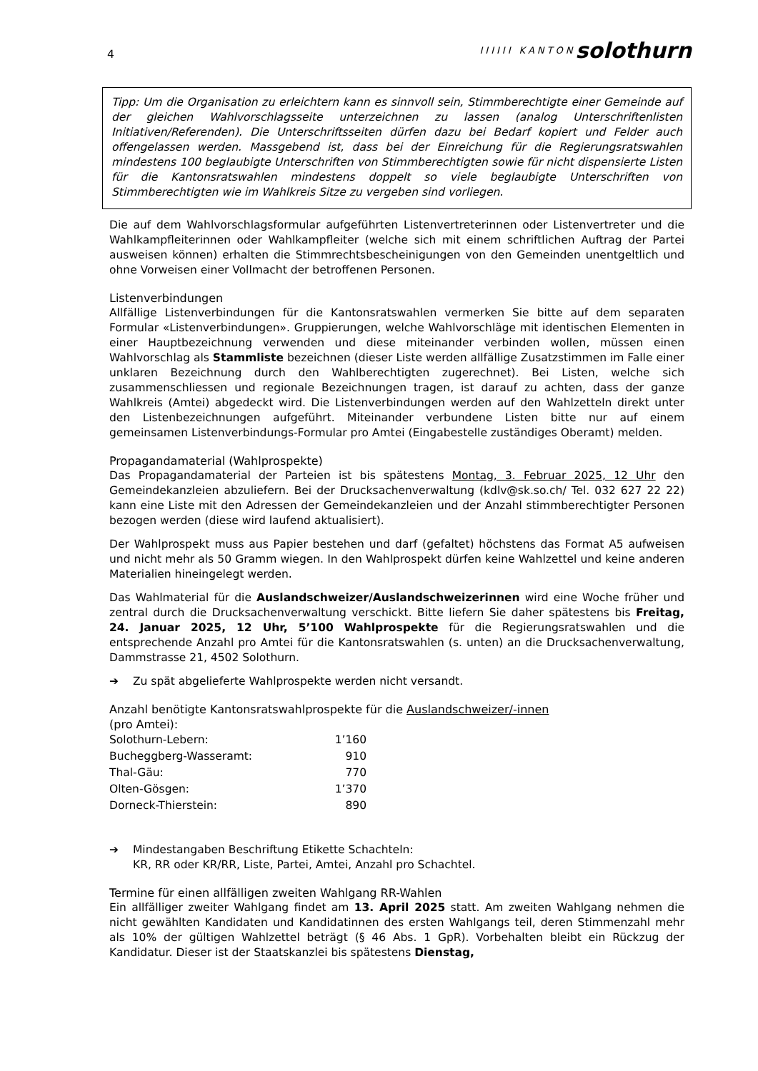4
IIIIII KANTON solothurn
Tipp: Um die Organisation zu erleichtern kann es sinnvoll sein, Stimmberechtigte einer Gemeinde auf der gleichen Wahlvorschlagsseite unterzeichnen zu lassen (analog Unterschriftenlisten Initiativen/Referenden). Die Unterschriftsseiten dürfen dazu bei Bedarf kopiert und Felder auch offengelassen werden. Massgebend ist, dass bei der Einreichung für die Regierungsratswahlen mindestens 100 beglaubigte Unterschriften von Stimmberechtigten sowie für nicht dispensierte Listen für die Kantonsratswahlen mindestens doppelt so viele beglaubigte Unterschriften von Stimmberechtigten wie im Wahlkreis Sitze zu vergeben sind vorliegen.
Die auf dem Wahlvorschlagsformular aufgeführten Listenvertreterinnen oder Listenvertreter und die Wahlkampfleiterinnen oder Wahlkampfleiter (welche sich mit einem schriftlichen Auftrag der Partei ausweisen können) erhalten die Stimmrechtsbescheinigungen von den Gemeinden unentgeltlich und ohne Vorweisen einer Vollmacht der betroffenen Personen.
Listenverbindungen
Allfällige Listenverbindungen für die Kantonsratswahlen vermerken Sie bitte auf dem separaten Formular «Listenverbindungen». Gruppierungen, welche Wahlvorschläge mit identischen Elementen in einer Hauptbezeichnung verwenden und diese miteinander verbinden wollen, müssen einen Wahlvorschlag als Stammliste bezeichnen (dieser Liste werden allfällige Zusatzstimmen im Falle einer unklaren Bezeichnung durch den Wahlberechtigten zugerechnet). Bei Listen, welche sich zusammenschliessen und regionale Bezeichnungen tragen, ist darauf zu achten, dass der ganze Wahlkreis (Amtei) abgedeckt wird. Die Listenverbindungen werden auf den Wahlzetteln direkt unter den Listenbezeichnungen aufgeführt. Miteinander verbundene Listen bitte nur auf einem gemeinsamen Listenverbindungs-Formular pro Amtei (Eingabestelle zuständiges Oberamt) melden.
Propagandamaterial (Wahlprospekte)
Das Propagandamaterial der Parteien ist bis spätestens Montag, 3. Februar 2025, 12 Uhr den Gemeindekanzleien abzuliefern. Bei der Drucksachenverwaltung (kdlv@sk.so.ch/ Tel. 032 627 22 22) kann eine Liste mit den Adressen der Gemeindekanzleien und der Anzahl stimmberechtigter Personen bezogen werden (diese wird laufend aktualisiert).
Der Wahlprospekt muss aus Papier bestehen und darf (gefaltet) höchstens das Format A5 aufweisen und nicht mehr als 50 Gramm wiegen. In den Wahlprospekt dürfen keine Wahlzettel und keine anderen Materialien hineingelegt werden.
Das Wahlmaterial für die Auslandschweizer/Auslandschweizerinnen wird eine Woche früher und zentral durch die Drucksachenverwaltung verschickt. Bitte liefern Sie daher spätestens bis Freitag, 24. Januar 2025, 12 Uhr, 5’100 Wahlprospekte für die Regierungsratswahlen und die entsprechende Anzahl pro Amtei für die Kantonsratswahlen (s. unten) an die Drucksachenverwaltung, Dammstrasse 21, 4502 Solothurn.
➔ Zu spät abgelieferte Wahlprospekte werden nicht versandt.
Anzahl benötigte Kantonsratswahlprospekte für die Auslandschweizer/-innen
(pro Amtei):
| Solothurn-Lebern: | 1’160 |
| Bucheggberg-Wasseramt: | 910 |
| Thal-Gäu: | 770 |
| Olten-Gösgen: | 1’370 |
| Dorneck-Thierstein: | 890 |
➔ Mindestangaben Beschriftung Etikette Schachteln:
KR, RR oder KR/RR, Liste, Partei, Amtei, Anzahl pro Schachtel.
Termine für einen allfälligen zweiten Wahlgang RR-Wahlen
Ein allfälliger zweiter Wahlgang findet am 13. April 2025 statt. Am zweiten Wahlgang nehmen die nicht gewählten Kandidaten und Kandidatinnen des ersten Wahlgangs teil, deren Stimmenzahl mehr als 10% der gültigen Wahlzettel beträgt (§ 46 Abs. 1 GpR). Vorbehalten bleibt ein Rückzug der Kandidatur. Dieser ist der Staatskanzlei bis spätestens Dienstag,